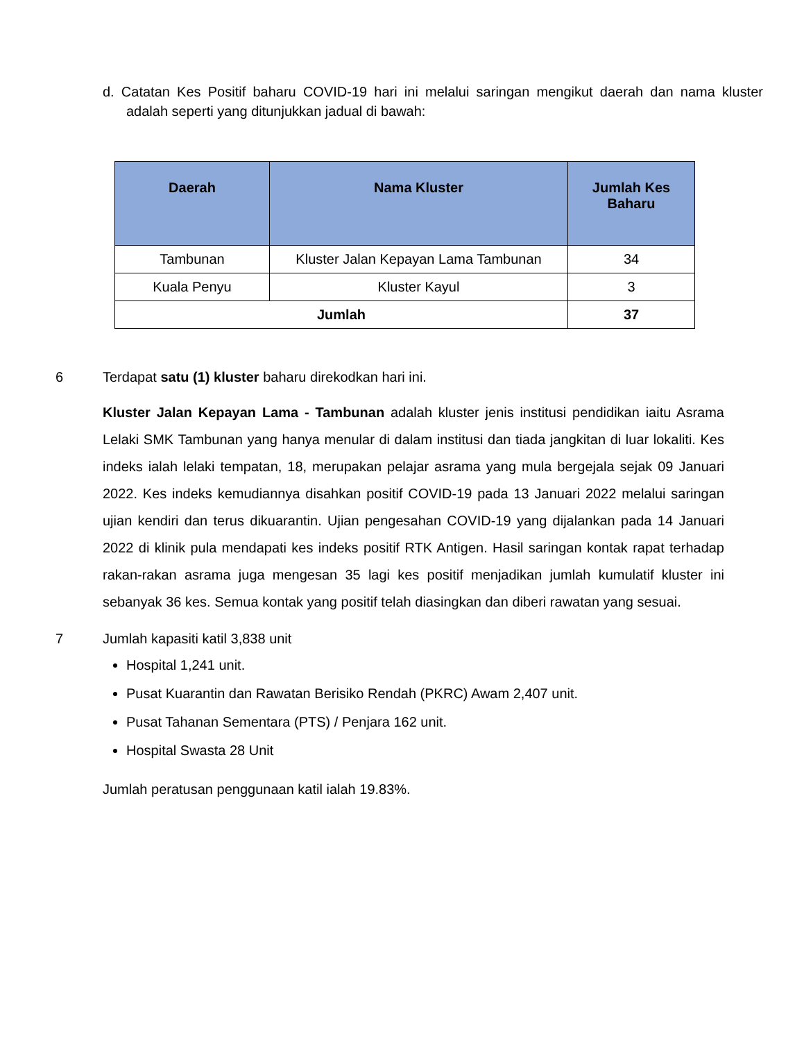d. Catatan Kes Positif baharu COVID-19 hari ini melalui saringan mengikut daerah dan nama kluster adalah seperti yang ditunjukkan jadual di bawah:
| Daerah | Nama Kluster | Jumlah Kes Baharu |
| --- | --- | --- |
| Tambunan | Kluster Jalan Kepayan Lama Tambunan | 34 |
| Kuala Penyu | Kluster Kayul | 3 |
| Jumlah | | 37 |
6 Terdapat satu (1) kluster baharu direkodkan hari ini.
Kluster Jalan Kepayan Lama - Tambunan adalah kluster jenis institusi pendidikan iaitu Asrama Lelaki SMK Tambunan yang hanya menular di dalam institusi dan tiada jangkitan di luar lokaliti. Kes indeks ialah lelaki tempatan, 18, merupakan pelajar asrama yang mula bergejala sejak 09 Januari 2022. Kes indeks kemudiannya disahkan positif COVID-19 pada 13 Januari 2022 melalui saringan ujian kendiri dan terus dikuarantin. Ujian pengesahan COVID-19 yang dijalankan pada 14 Januari 2022 di klinik pula mendapati kes indeks positif RTK Antigen. Hasil saringan kontak rapat terhadap rakan-rakan asrama juga mengesan 35 lagi kes positif menjadikan jumlah kumulatif kluster ini sebanyak 36 kes. Semua kontak yang positif telah diasingkan dan diberi rawatan yang sesuai.
7 Jumlah kapasiti katil 3,838 unit
Hospital 1,241 unit.
Pusat Kuarantin dan Rawatan Berisiko Rendah (PKRC) Awam 2,407 unit.
Pusat Tahanan Sementara (PTS) / Penjara 162 unit.
Hospital Swasta 28 Unit
Jumlah peratusan penggunaan katil ialah 19.83%.